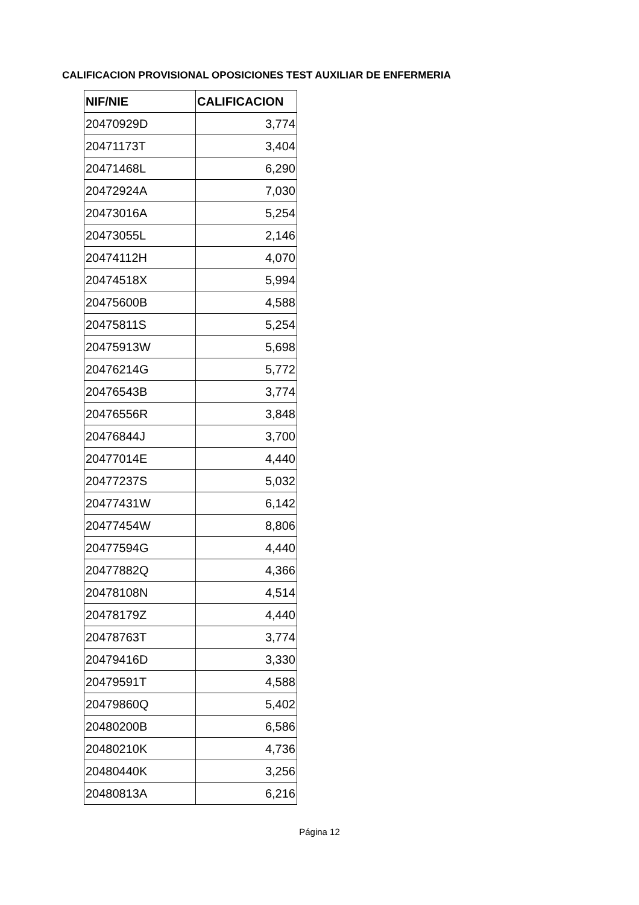CALIFICACION PROVISIONAL OPOSICIONES TEST AUXILIAR DE ENFERMERIA
| NIF/NIE | CALIFICACION |
| --- | --- |
| 20470929D | 3,774 |
| 20471173T | 3,404 |
| 20471468L | 6,290 |
| 20472924A | 7,030 |
| 20473016A | 5,254 |
| 20473055L | 2,146 |
| 20474112H | 4,070 |
| 20474518X | 5,994 |
| 20475600B | 4,588 |
| 20475811S | 5,254 |
| 20475913W | 5,698 |
| 20476214G | 5,772 |
| 20476543B | 3,774 |
| 20476556R | 3,848 |
| 20476844J | 3,700 |
| 20477014E | 4,440 |
| 20477237S | 5,032 |
| 20477431W | 6,142 |
| 20477454W | 8,806 |
| 20477594G | 4,440 |
| 20477882Q | 4,366 |
| 20478108N | 4,514 |
| 20478179Z | 4,440 |
| 20478763T | 3,774 |
| 20479416D | 3,330 |
| 20479591T | 4,588 |
| 20479860Q | 5,402 |
| 20480200B | 6,586 |
| 20480210K | 4,736 |
| 20480440K | 3,256 |
| 20480813A | 6,216 |
Página 12